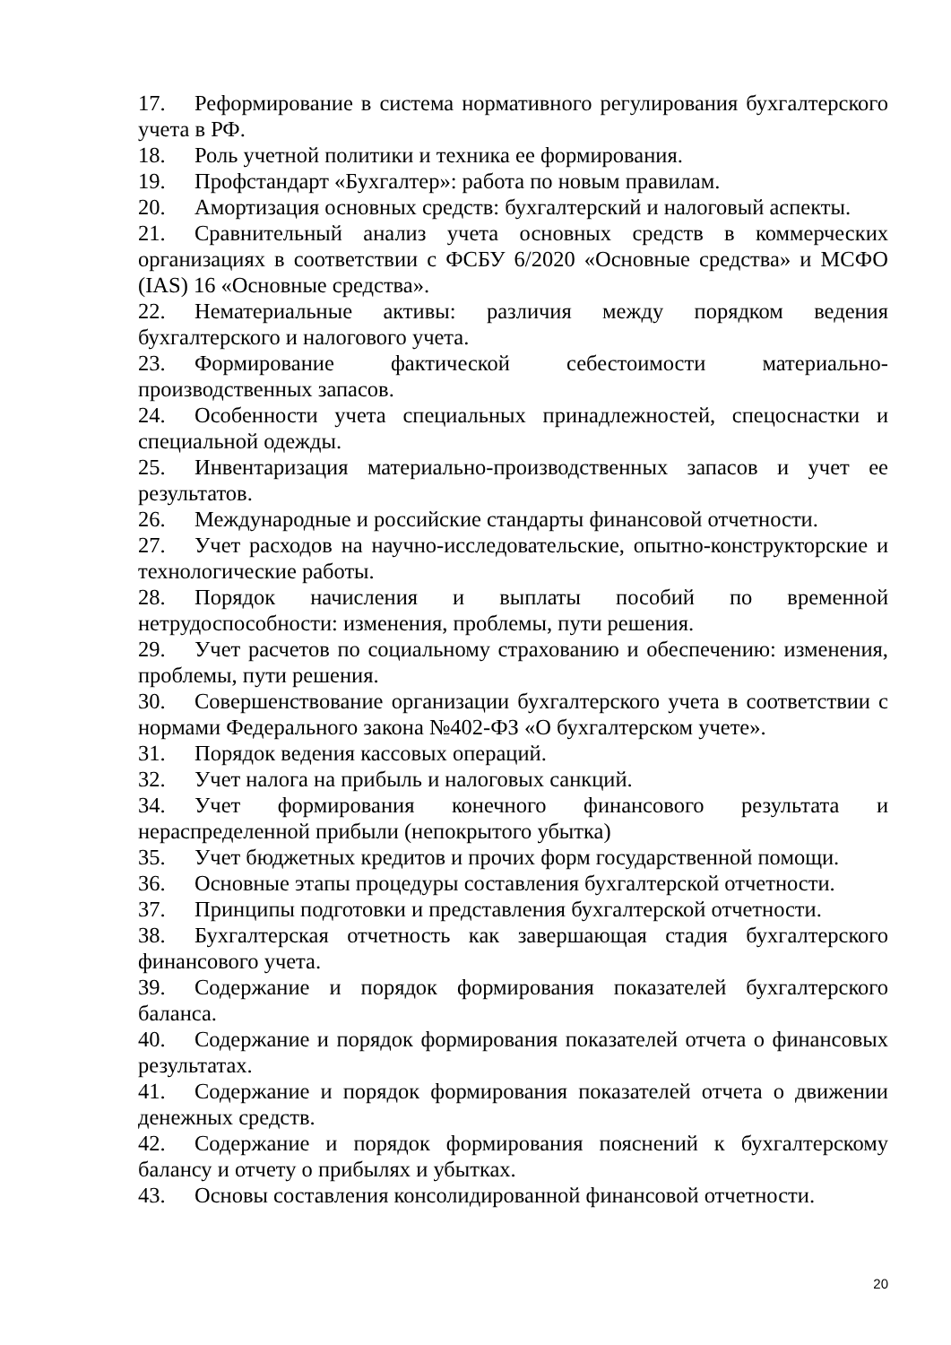17. Реформирование в система нормативного регулирования бухгалтерского учета в РФ.
18. Роль учетной политики и техника ее формирования.
19. Профстандарт «Бухгалтер»: работа по новым правилам.
20. Амортизация основных средств: бухгалтерский и налоговый аспекты.
21. Сравнительный анализ учета основных средств в коммерческих организациях в соответствии с ФСБУ 6/2020 «Основные средства» и МСФО (IAS) 16 «Основные средства».
22. Нематериальные активы: различия между порядком ведения бухгалтерского и налогового учета.
23. Формирование фактической себестоимости материально-производственных запасов.
24. Особенности учета специальных принадлежностей, спецоснастки и специальной одежды.
25. Инвентаризация материально-производственных запасов и учет ее результатов.
26. Международные и российские стандарты финансовой отчетности.
27. Учет расходов на научно-исследовательские, опытно-конструкторские и технологические работы.
28. Порядок начисления и выплаты пособий по временной нетрудоспособности: изменения, проблемы, пути решения.
29. Учет расчетов по социальному страхованию и обеспечению: изменения, проблемы, пути решения.
30. Совершенствование организации бухгалтерского учета в соответствии с нормами Федерального закона №402-ФЗ «О бухгалтерском учете».
31. Порядок ведения кассовых операций.
32. Учет налога на прибыль и налоговых санкций.
34. Учет формирования конечного финансового результата и нераспределенной прибыли (непокрытого убытка)
35. Учет бюджетных кредитов и прочих форм государственной помощи.
36. Основные этапы процедуры составления бухгалтерской отчетности.
37. Принципы подготовки и представления бухгалтерской отчетности.
38. Бухгалтерская отчетность как завершающая стадия бухгалтерского финансового учета.
39. Содержание и порядок формирования показателей бухгалтерского баланса.
40. Содержание и порядок формирования показателей отчета о финансовых результатах.
41. Содержание и порядок формирования показателей отчета о движении денежных средств.
42. Содержание и порядок формирования пояснений к бухгалтерскому балансу и отчету о прибылях и убытках.
43. Основы составления консолидированной финансовой отчетности.
20